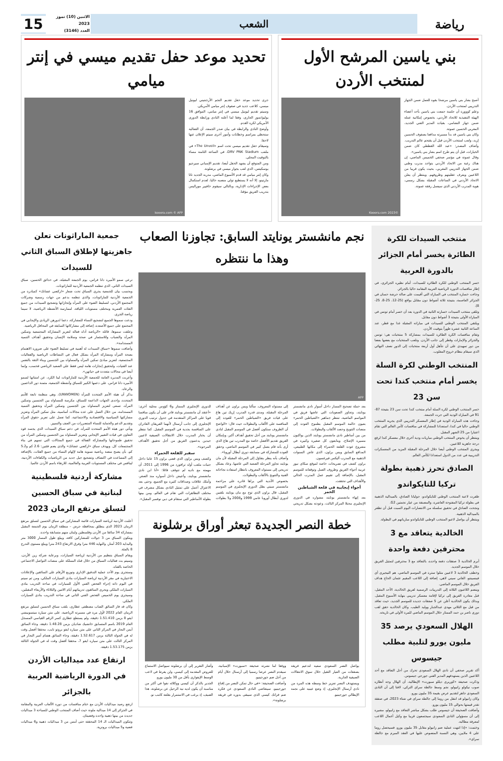رياضة
الشعب
الاثنين (10) تموز 2023
العدد (3146)
15
بني ياسين المرشح الأول لمنتخب الأردن
أصبح بشار بني ياسين مرشحا بقوة للعمل ضمن الجهاز التدريبي لمنتخب الأردن.
وعلم كووورة أن جلسة جمعت بني ياسين بأحد أعضاء الهيئة التنفيذية للاتحاد الأردني، بخصوص إمكانية عمله ضمن جهاز النشامى، بقيادة المدير الفني الجديد، المغربي الحسين عموتة.
وكان بني ياسين قد بدأ مسيرته مدافعا بصفوف الحسين إربد، ولعب لمنتخب الأردن قبل أن يقتحم عالم التدريب.
وأضاف المصدر: «عبد الله القططي كان ضمن الخيارات، قبل أن يتم طرح اسم بشار بني ياسين».
وقال عموتة في مؤتمر صحفي الخميس الماضي، إن هناك رغبة من الاتحاد الأردني بتواجد مدرب وطني ضمن الجهاز التدريبي المغربي، بحيث يكون قريبا من اللاعبين ويعرف عقليتهم وظروفهم. وينتظر أن يعلن الاتحاد الأردني في الساعات المقبلة بشكل رسمي، هوية المدرب الأردني الذي سيعمل رفقة عموتة.
©2023 Kooora.com
تحديد موعد حفل تقديم ميسي في إنتر ميامي
جرى تحديد موعد حفل تقديم النجم الأرجنتيني ليونيل ميسي، كلاعب جديد في صفوف إنتر ميامي الأمريكي.
وسيتم تقديم ليونيل ميسي في إنتر ميامي، الموافق 16 يوليو/تموز الجاري، وفقا لما أعلنه النادي ورابطة الدوري الأمريكي لكرة القدم.
وأوضح النادي والرابطة في بيان صدر الجمعة، أن الفعالية ستحظى بمراسم وخطابات وأمور أخرى سيتم الإعلان عنها لاحقا.
وسيقام حفل تقديم ميسي تحت اسم «The Unveil» في ملعب DRV PNK Stadium، في الساعة الثامنة مساء بالتوقيت المحلي.
ومن المتوقع أن يشهد الحفل أيضا، تقديم الإسباني سيرجيو بوسكيتس، الذي لعب بجوار ميسي في برشلونة.
وكان إنتر ميامي قد قدم الأسبوع الماضي، مدربه الجديد تاتا مارتينو، إلا أنه لا يستطيع تولي منصبه حاليا، لعدم استكمال بعض الإجراءات الإدارية، وبالتالي سيقوم خافيير موراليس بتدريب الفريق مؤقتا.
kooora.com © AFP
منتخب السيدات للكرة الطائرة يخسر أمام الجزائر بالدورة العربية
خسر المنتخب الوطني للكرة الطائرة للسيدات، أمام نظيره الجزائري، في إطار منافسات الدورة الرياضية العربية المقامة حاليا بالجزائر.
وجاءت خسارة المنتخب في المباراة التي أقيمت على صالة حرشة حسان في الجزائر العاصمة، بنتيجة ثلاثة أشواط دون مقابل بواقع (25-12، 25-8، 25-8).
وتلقى منتخب السيدات خسارته الثانية في الدورة بعد أن خسر أمام تونس في المباراة الأولى بنتيجة 3 أشواط دون مقابل.
ويلتقي المنتخب الوطني للسيدات في مباراته المقبلة غدا مع قطر، عند الساعة الثانية عشرة ظهراً بتوقيت الأردن.
وتقام منافسات الكرة الطائرة للسيدات بمشاركة 5 منتخبات هي: تونس والجزائر والإمارات وقطر إلى جانب الأردن. وتلعب المنتخبات مع بعضها بعضا من دور تمهيدي على أن تتأهل أول أربعة منتخبات إلى الدور نصف النهائي الذي سيقام بنظام خروج المغلوب.
المنتخب الوطني لكرة السلة يخسر أمام منتخب كندا تحت سن 23
خسر المنتخب الوطني لكرة السلة أمام منتخب كندا تحت سن 23 بنتيجة 87-91 في المباراة الودية التي جرت الجمعة.
وجاءت هذه المباراة الودية في إطار المعسكر التدريبي الذي يجريه المنتخب الوطني حاليا في كندا، استعدادا للمشاركة في منافسات كأس العالم التي تقام اعتبارا من 25 الشهر المقبل.
وينتظر أن يخوض المنتخب الوطني مباريات ودية أخرى خلال معسكر كندا لرفع درجة جاهزية اللاعبين.
ويجري المنتخب الوطني أيضا خلال المرحلة المقبلة المزيد من المعسكرات التدريبية في عدد من الدول استعدادا لكأس العالم.
الصادق تحرز ذهبية بطولة تركيا للتايكواندو
ظفرت لاعبة المنتخب الوطني للتايكواندو، جوليانا الصادق، بالميدالية الذهبية في بطولة تركيا المفتوحة العاشرة، والمصنفة من عيار نجمتين G2.
ونجحت الصادق في تحقيق سلسلة من الانتصارات اليوم السبت قبل أن تظفر بالميدالية الذهبية.
وينتظر أن يواصل لاعبو المنتخب الوطني للتايكواندو مبارياتهم في البطولة.
الخالدية يتعاقد مع 3 محترفين دفعة واحدة
أبرم الخالدية 3 صفقات دفعة واحدة، بالتعاقد مع 3 محترفين لتمثيل الفريق خلال الموسم الجديد.
وخطف الخالدية 3 لاعبين مثلوا سترة في الموسم الماضي، هم النيجيري أي فينسينتو، الغاني سيني لاهي، إضافة إلى اللاعب المقيم عثمان الحاج هداف الفريق خلال الموسم الماضي.
وينضم اللاعبون الثلاثة إلى التدريبات الرسمية لفريق الخالدية، الأحد المقبل، قبل مغادرة الفريق إلى تركيا لإقامة معسكر تدريبي بنهاية الأسبوع المقبل. وبذلك يكون الخالدية أعلن عن 5 صفقات جديدة للموسم الجديد، حيث تعاقد من قبل مع الثلاثي مهدي عبدالجبار ووليد الطيب. وكان الخالدية حقق لقب دوري ناصر بن حمد الممتاز خلال الموسم الماضي للمرة الأولى في تاريخه.
الهلال السعودي يرصد 35 مليون يورو لتلبية مطلب جيسوس
أكد تقرير صحفي أن نادي الهلال السعودي تحرك من أجل التعاقد مع أحد اللاعبين الذين يستهدفهم المدير الفني جورجي جيسوس.
وذكرت صحيفة «كوريري ديللو سبورت» الإيطالية، أن الهلال وجه أنظاره صوب نيكولو زانيولو، نجم وسط جالطة سراي التركي، لافتا إلى أن النادي السعودي جاهز لتقديم عرض بقيمة 35 مليون يورو.
وكان زانيولو قد انتقل من روما إلى جالطة سراي في شتاء 2023، في صفقة تقدر قيمتها بحوالي 15 مليون يورو.
وأضافت الصحيفة أن جيسوس طلب بشكل مباشر التعاقد مع زانيولو، مشيرة إلى أن مسؤولي النادي السعودي سيجتمعون قريبا مع وكيل أعمال اللاعب لمعرفة مطالبه.
وختمت: «إذا انتهت عملية ضم زانيولو مقابل 35 مليون يورو، فسيحصل روما على 4 ملايين، وهي النسبة المنصوص عليها في العقد المبرم مع جالطة سراي».
نجم مانشستر يونايتد السابق: تجاوزنا الصعاب وهذا ما ننتظره
AFP
بعد حملة تصحيح المسار داخل أسوار نادي مانشستر يونايتد، وتجاوز الصعوبات التي عاشها فريق في المواسم الماضية، تنتظر جماهير «الشياطين الحمر» بعيون حالمة الموسم المقبل بطموح العودة إلى منصات التتويج وحصد الألقاب والبطولات.
من بين أساطير نادي مانشستر يونايتد الذين يواكبون مسيرة الإصلاح، ويتابعون كل صغيرة وكبيرة في مشروع عودة القلعة الحمراء إلى مكانها الطبيعي، المدافع السابق ويس براون، الذي عاش السنوات الذهبية مع المدرب أليكس فيرغسون.
براون كشف في تصريحات خاصة لموقع سكاي نيوز عربية أجواء الفريق وظروف العمل وتوقعاته للموسم المقبل، بالإضافة إلى تقييم عمل المدرب الحالي والأهداف التي تحققت.
أجواء إيجابية في قلعة الشياطين الحمر
بعد إنهاء مانشستر يونايتد مشواره في الدوري الإنجليزي محتلا المركز الثالث، وعودته بشكل تدريجي إلى مستواه المعروف، سألنا ويس براون عن أهداف المرحلة المقبلة، ومدى قدرة المدرب إريك تين هاغ على قيادة فريق «الشياطين الحمر» للعودة إلى المنافسة على الألقاب والبطولات حيث قال: «الواضح أن الظروف ستكون أفضل في الموسم المقبل لنادي مانشستر يونايتد من أجل تحقيق أهداف أكبر، وبإمكان الفريق تقديم الأفضل خاصة مع المدرب تين هاغ الذي أرى بأنه قام بعمل كبير في الموسم الماضي، وحقق العودة للمشاركة في مسابقة دوري أبطال أوروبا».
وأضاف بأنه ينظر بتفاؤل إلى المرحلة المقبلة لأن مان يونايتد تجاوز المرحلة الصعبة التي عاشها، وعاد بشكل تدريجي إلى مستواه المعروف بانتظار استعادة نجاحاته الفنية والتتويج بالألقاب والبطولات.
بخصوص الأندية التي يراها قادرة على مزاحمة مانشستر سيتي بطل الدوري الإنجليزي في الموسم المقبل، قال براون الذي توج مع مان يونايتد بلقبين لدوري أبطال أوروبا عامي 1999 و2008 و5 بطولات للدوري الإنجليزي الممتاز و6 كؤوس محلية أخرى: «أعتقد أن مانشستر يونايتد قادر على أن يكون منافسا قويا على المراكز المتقدمة في جدول ترتيب الدوري الإنجليزي إلى جانب آرسنال لأنهما الفريقان القادران على المنافسة بجدية في الموسم المقبل. كما ننتظر أن يختار المدرب خلال الانتقالات الصيفية لاعبين جيدين يدعمون الفريق من أجل تحقيق الأهداف المرجوة».
سفير للقلعة الحمراء
وكشف ويس براون الذي قضى براون 15 عاما داخل جنبات ملعب أولد ترافورد من 1996 إلى 2011، أن مهمته مع ناديه لم تتوقف قائلا: «أنا ابن نادي مانشستر يونايتد، وأعيش داخل أسواره منذ الصغر، وأملك علاقات وصداقات كثيرة مع الجميع، وحتى بعد الاعتزال أعمل على تمثيل النادي بشكل مشرف في مختلف التظاهرات التي تقام في العالم، ومن بينها بطولة الأساطير التي ستقام في دبي نوفمبر المقبل».
خطة النصر الجديدة تبعثر أوراق برشلونة
يواصل النصر السعودي سعيه لتدعيم فريقه بصفقات من العيار الثقيل خلال سوق الانتقالات الصيفية الجارية.
ويستهدف النصر تعزيز خط وسطه هذه المرة من نادي آرسنال الإنجليزي، إذ وضع عينيه على نجمه الإيطالي جورجينيو.
ووفقا لما نشرته صحيفة «سبورت» الإسبانية، سيقدم النصر عرضا رسميا إلى آرسنال خلال أيام من أجل ضم جورجينيو.
وأضافت الصحيفة: «في حال تمكن النصر من إقناع جورجينيو، سيتغاضى النادي السعودي عن فكرة ضم فرانك كيسي الذي سيبقى بدوره في فريقه برشلونة».
وأشار التقرير إلى أن برشلونة سيواصل الاستماع للعروض المقدمة إلى كيسي، ولن يفرط في لاعب الوسط الإيفواري بأقل من 30 مليون يورو.
الجدير بالذكر أن كيسي ووكلائه نفوا في أكثر من مناسبة أن يكون لديه نية الرحيل عن برشلونة، هذا الصيف، إذ يرغب في الاستمرار بقلعة كامب نو.
جمعية الماراثونات تعلن جاهزيتها لإطلاق السباق الثاني للسيدات
ترعى سمو الأميرة دانا فراس، يوم الجمعة المقبلة، في حدائق الحسين، سباق السيدات الثاني، الذي تنظمه الجمعية الأردنية للماراثونات.
وبحسب بيان للجمعية يجري السباق تحت شعار «اركضي عشانك» كمبادرة من الجمعية الأردنية للماراثونات، والذي تنظمه بدعم من جهات رسمية وشركات المجتمع الأردني، لتسليط الضوء على المرأة وإنجازاتها وتشجيع السيدات من جميع الفئات العمرية ومختلف مستويات اللياقة، لممارسة الأنشطة الرياضية، لا سيما رياضة الجري.
ودعت سموها الجميع لتشجيع النساء للمشاركة، دعما لدورهن الريادي والإيجابي في المجتمع على جميع الأصعدة، إضافة إلى مشاركاتها السابقة في المحافل الرياضية.
وعلقت سموها، قائلة «الرياضة أداة فعالة لتعزيز المشاركة المجتمعية وتمكين المرأة والشباب وللاستثمار في صحة وسلامة الإنسان وتحقيق أهداف التنمية المستدامة».
وأضافت سموها «سباق السيدات له أهمية في تسليط الضوء على ضرورة الاهتمام بصحة المرأة ومشاركة المرأة بشكل فعال في النشاطات الرياضية والفعاليات المجتمعية، لتعزيز مبادئ تمكين المرأة والمساواة بين الجنسين وبناء الثقة بالنفس عند الفتيات، ولتحقيق إنجازات هامة ليس فقط على الصعيد الرياضي فحسب، وإنما أيضا في مجالات متعددة في حياتهن».
وأعربت المديرة العامة للجمعية الأردنية للماراثونات لينا الكرد، عن امتنانها لسمو الأميرة دانا فراس، على دعمها الكبير للسباق وأنشطة الجمعية، مثمنة دور الداعمين والرعاة.
يذكر أن هيئة الأمم المتحدة للمرأة (UNWOMEN)، وهي منظمة تابعة للأمم المتحدة، وإحدى الجهات الداعمة للسباق، مكرسة للمساواة بين الجنسين وتمكين المرأة، تسعى لتعزيز المساواة بين الجنسين وتمكين المرأة وتحقيق التنمية المستدامة، من خلال العمل على عدة مجالات أساسية، مثل تمكين المرأة وتعزيز مشاركتها السياسية والاقتصادية والاجتماعية، كما تعمل على تعزيز حقوق المرأة وتقديم الدعم والحماية للنساء المتضررات من العنف والتمييز.
ويأتي دور هيئة الأمم المتحدة للمرأة، في دعم سباق السيدات الذي يجسد قوة التعاون في قيادة التغيير الإيجابي وتعزيز المساواة بين الجنسين وتمكين المرأة من تحقيق طموحاتها والمشاركة الفعالة في جميع المجالات التي تسهم في بناء المجتمعات كل. ويهدف سباق «اركضي عشانك» والذي يضم فئتين: 2.6 كم و5.2 كم، بأن يصبح منصة رياضية نسوية هامة لإلهام النساء من جميع الفئات، بالإضافة إلى المساعدة في اكتشاف وتشجيع جيل جديد من الرياضيات والكفاءات الأردنية، لينافس في مختلف المستويات العربية والعالمية، للارتقاء باسم الأردن عالميا.
مشاركة أردنية فلسطينية لبنانية في سباق الحسين لتسلق مرتفع الرمان 2023
أعلنت الأردنية لرياضة السيارات قائمة المشاركين في سباق الحسين لتسلق مرتفع الرمان 2023 الذي ينطلق بمحافظة جرش – منطقة الرمان يوم الجمعة المقبل بمشاركة 34 سائقا من الأردن وفلسطين ولبنان منهم متسابقة واحدة.
ويتكون السباق من 3 جولات للمشاركين كافة، ويبلغ طول المسار 3000 متر والبداية 203 أمتار، والنهاية 446 مترا وفرق الارتفاع 243 مترا ويبلغ مستوى التدرج 8 بالمئة.
ويقام السباق بتنظيم من الأردنية لرياضة السيارات، وبرعاية شركة زين الأردن، وسيتم بث فعاليات السباق من خلال قناة المملكة على منصات التواصل الاجتماعي الخاصة بالقناة.
وستجرى يوم الأحد عملية التدقيق الإداري وتوزيع الأرقام على السائقين والإعلانات الاختيارية في مقر الأردنية لرياضة السيارات بنادي السيارات الملكي، ومن ثم سيتم في اليوم ذاته إجراء الفحص الفني الأول للسيارات في ساحة التدريب بنادي السيارات الملكي ويجري السائقون تدريباتهم أيام الاثنين والثلاثاء والأربعاء المقبلين، وسيجري يوم الخميس الفحص الفني الثاني في ساحة التدريب بنادي السيارات الملكي.
وكان قد فاز السائق الشاب مصطفى عطاري، بلقب سباق الحسين لتسلق مرتفع الرمان العام 2022 لأول مرة في مسيرته الرياضية، على متن سيارة ميتسوبيشي ايفو 8 بزمن 1.51.410 دقيقة، ولم يستطع عطاري كسر الرقم القياسي المسجل العام 2019 باسم المتسابق خاتشيك شاديان بزمن 1.48.28 دقيقة. وجاء السائق أيمن النجار في المركز الثاني على متن سيارة ايفو بروتو تايب، محققا أفضل وقت له في الجولة الثالثة بزمن 1.52.617 دقيقة، وجاء السائق هشام أمير النجار في المركز الثالث على متن سيارة ايفو 7، محققا أفضل وقت له في الجولة الثالثة بزمن 1.53.175 دقيقة.
ارتفاع عدد ميداليات الأردن في الدورة الرياضية العربية بالجزائر
ارتفع رصيد ميداليات الأردن مع ختام منافسات من دورة الألعاب العربية والمقامة في الجزائر إلى 14 ميدالية ملونة حيث أضاف المنتخب الوطني للسباحة 3 ميداليات جديدة من بينها ذهبية واحدة وفضيتان.
وتتكون الميداليات الـ 14 المحققة حتى أمس من 3 ميداليات ذهبية و6 ميداليات فضية و5 ميداليات برونزية.